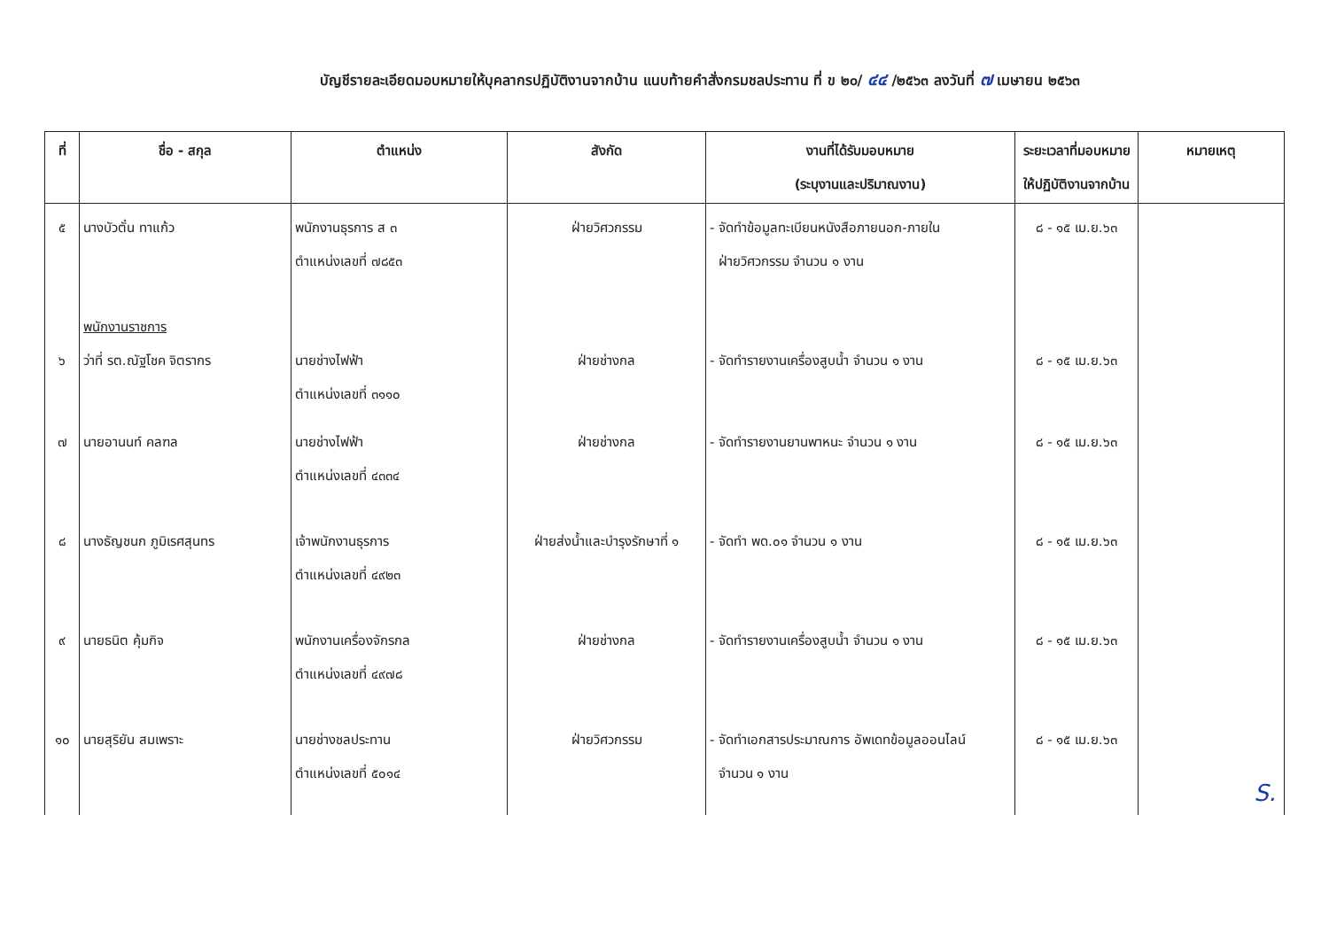บัญชีรายละเอียดมอบหมายให้บุคลากรปฏิบัติงานจากบ้าน แนบท้ายคำสั่งกรมชลประทาน ที่ ข ๒๐/ ๔๔ /๒๕๖๓ ลงวันที่ ๗ เมษายน ๒๕๖๓
| ที่ | ชื่อ - สกุล | ตำแหน่ง | สังกัด | งานที่ได้รับมอบหมาย (ระบุงานและปริมาณงาน) | ระยะเวลาที่มอบหมาย ให้ปฏิบัติงานจากบ้าน | หมายเหตุ |
| --- | --- | --- | --- | --- | --- | --- |
| ๕ | นางบัวตั๋น ทาแก้ว | พนักงานธุรการ ส ๓ ตำแหน่งเลขที่ ๗๘๕๓ | ฝ่ายวิศวกรรม | - จัดทำข้อมูลทะเบียนหนังสือภายนอก-ภายใน ฝ่ายวิศวกรรม จำนวน ๑ งาน | ๘ - ๑๕ เม.ย.๖๓ | |
| ๖ | พนักงานราชการ ว่าที่ รต.ณัฐโชค จิตรากร | นายช่างไฟฟ้า ตำแหน่งเลขที่ ๓๑๑๐ | ฝ่ายช่างกล | - จัดทำรายงานเครื่องสูบน้ำ จำนวน ๑ งาน | ๘ - ๑๕ เม.ย.๖๓ | |
| ๗ | นายอานนท์ คลฑล | นายช่างไฟฟ้า ตำแหน่งเลขที่ ๔๓๓๔ | ฝ่ายช่างกล | - จัดทำรายงานยานพาหนะ จำนวน ๑ งาน | ๘ - ๑๕ เม.ย.๖๓ | |
| ๘ | นางธัญชนก ภูมิเรศสุนทร | เจ้าพนักงานธุรการ ตำแหน่งเลขที่ ๔๙๒๓ | ฝ่ายส่งน้ำและบำรุงรักษาที่ ๑ | - จัดทำ พด.๐๑ จำนวน ๑ งาน | ๘ - ๑๕ เม.ย.๖๓ | |
| ๙ | นายธนิต คุ้มกิจ | พนักงานเครื่องจักรกล ตำแหน่งเลขที่ ๔๙๗๘ | ฝ่ายช่างกล | - จัดทำรายงานเครื่องสูบน้ำ จำนวน ๑ งาน | ๘ - ๑๕ เม.ย.๖๓ | |
| ๑๐ | นายสุริยัน สมเพราะ | นายช่างชลประทาน ตำแหน่งเลขที่ ๕๐๑๔ | ฝ่ายวิศวกรรม | - จัดทำเอกสารประมาณการ อัพเดทข้อมูลออนไลน์ จำนวน ๑ งาน | ๘ - ๑๕ เม.ย.๖๓ | |
S.